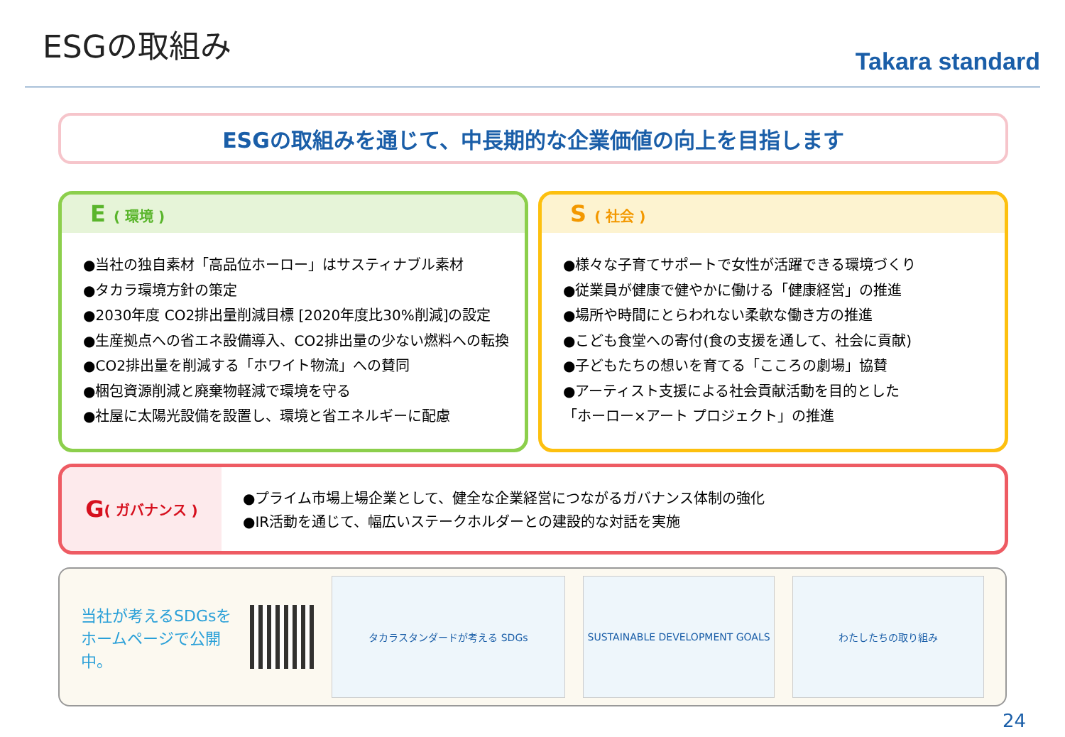ESGの取組み
Takara standard
ESGの取組みを通じて、中長期的な企業価値の向上を目指します
E ( 環境 )
●当社の独自素材「高品位ホーロー」はサスティナブル素材
●タカラ環境方針の策定
●2030年度 CO2排出量削減目標 [2020年度比30%削減]の設定
●生産拠点への省エネ設備導入、CO2排出量の少ない燃料への転換
●CO2排出量を削減する「ホワイト物流」への賛同
●梱包資源削減と廃棄物軽減で環境を守る
●社屋に太陽光設備を設置し、環境と省エネルギーに配慮
S ( 社会 )
●様々な子育てサポートで女性が活躍できる環境づくり
●従業員が健康で健やかに働ける「健康経営」の推進
●場所や時間にとらわれない柔軟な働き方の推進
●こども食堂への寄付(食の支援を通して、社会に貢献)
●子どもたちの想いを育てる「こころの劇場」協賛
●アーティスト支援による社会貢献活動を目的とした
「ホーロー×アート プロジェクト」の推進
G ( ガバナンス )
●プライム市場上場企業として、健全な企業経営につながるガバナンス体制の強化
●IR活動を通じて、幅広いステークホルダーとの建設的な対話を実施
当社が考えるSDGsをホームページで公開中。
タカラスタンダードが考える SDGs SUSTAINABLE DEVELOPMENT GOALS わたしたちの取り組み
24